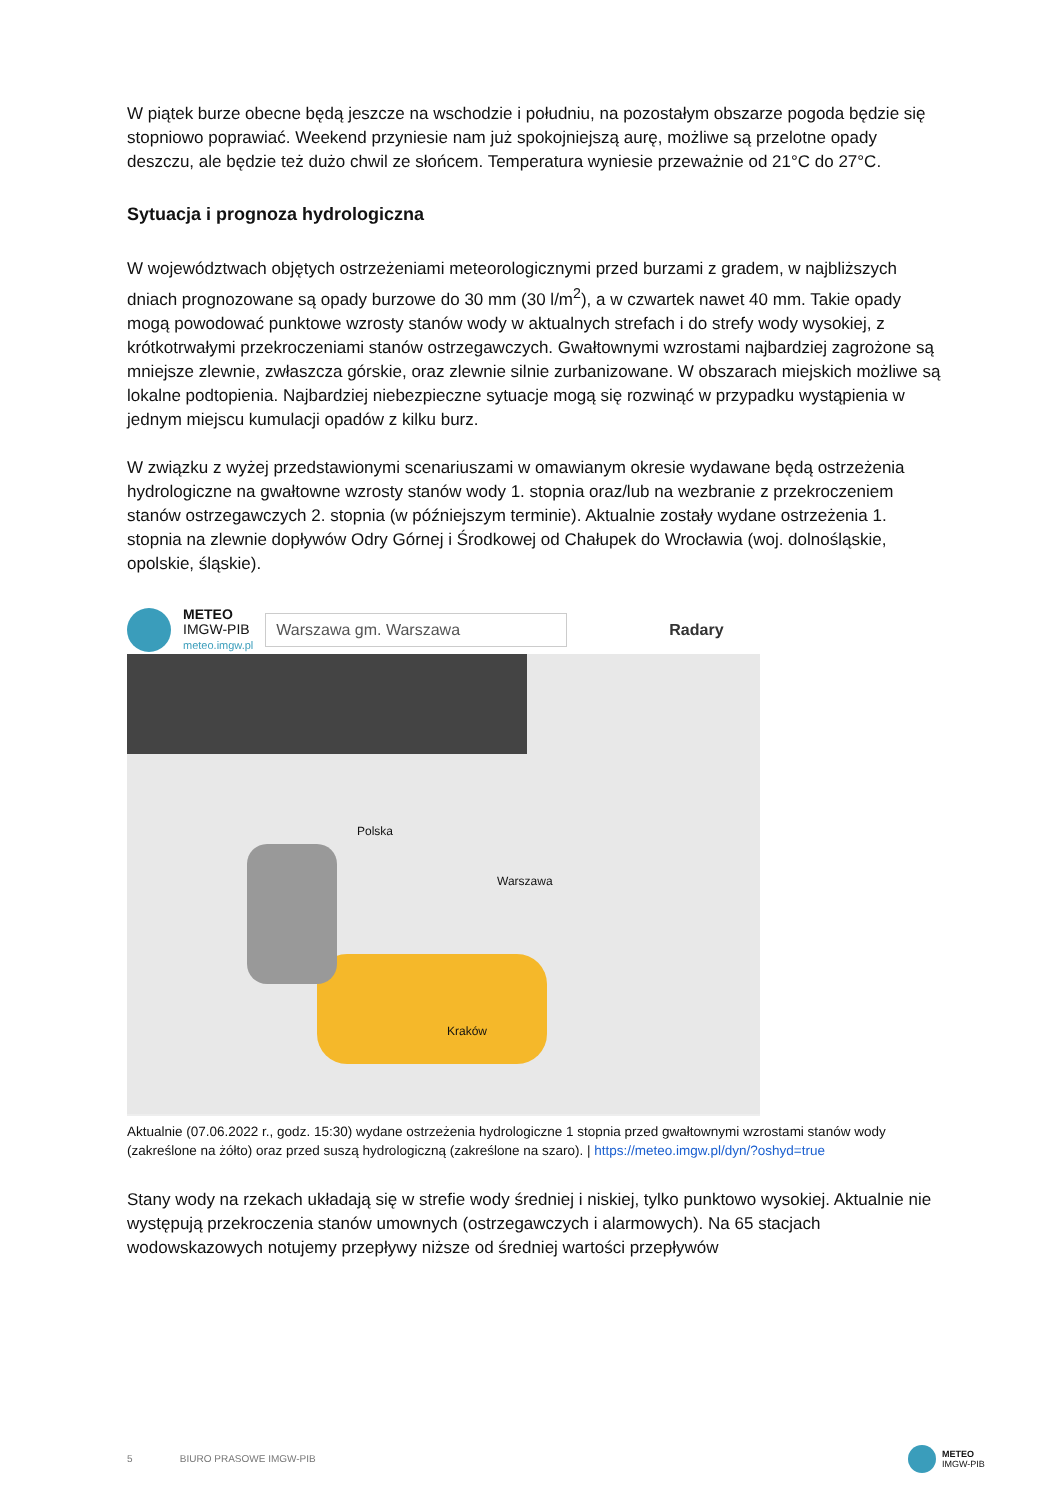W piątek burze obecne będą jeszcze na wschodzie i południu, na pozostałym obszarze pogoda będzie się stopniowo poprawiać. Weekend przyniesie nam już spokojniejszą aurę, możliwe są przelotne opady deszczu, ale będzie też dużo chwil ze słońcem. Temperatura wyniesie przeważnie od 21°C do 27°C.
Sytuacja i prognoza hydrologiczna
W województwach objętych ostrzeżeniami meteorologicznymi przed burzami z gradem, w najbliższych dniach prognozowane są opady burzowe do 30 mm (30 l/m<sup>2</sup>), a w czwartek nawet 40 mm. Takie opady mogą powodować punktowe wzrosty stanów wody w aktualnych strefach i do strefy wody wysokiej, z krótkotrwałymi przekroczeniami stanów ostrzegawczych. Gwałtownymi wzrostami najbardziej zagrożone są mniejsze zlewnie, zwłaszcza górskie, oraz zlewnie silnie zurbanizowane. W obszarach miejskich możliwe są lokalne podtopienia. Najbardziej niebezpieczne sytuacje mogą się rozwinąć w przypadku wystąpienia w jednym miejscu kumulacji opadów z kilku burz.
W związku z wyżej przedstawionymi scenariuszami w omawianym okresie wydawane będą ostrzeżenia hydrologiczne na gwałtowne wzrosty stanów wody 1. stopnia oraz/lub na wezbranie z przekroczeniem stanów ostrzegawczych 2. stopnia (w późniejszym terminie). Aktualnie zostały wydane ostrzeżenia 1. stopnia na zlewnie dopływów Odry Górnej i Środkowej od Chałupek do Wrocławia (woj. dolnośląskie, opolskie, śląskie).
METEO
IMGW-PIB
meteo.imgw.pl
Warszawa gm. Warszawa
Radary
Warszawa
Polska
Kraków
Aktualnie (07.06.2022 r., godz. 15:30) wydane ostrzeżenia hydrologiczne 1 stopnia przed gwałtownymi wzrostami stanów wody (zakreślone na żółto) oraz przed suszą hydrologiczną (zakreślone na szaro). | https://meteo.imgw.pl/dyn/?oshyd=true
Stany wody na rzekach układają się w strefie wody średniej i niskiej, tylko punktowo wysokiej. Aktualnie nie występują przekroczenia stanów umownych (ostrzegawczych i alarmowych). Na 65 stacjach wodowskazowych notujemy przepływy niższe od średniej wartości przepływów
5 BIURO PRASOWE IMGW-PIB
METEO
IMGW-PIB